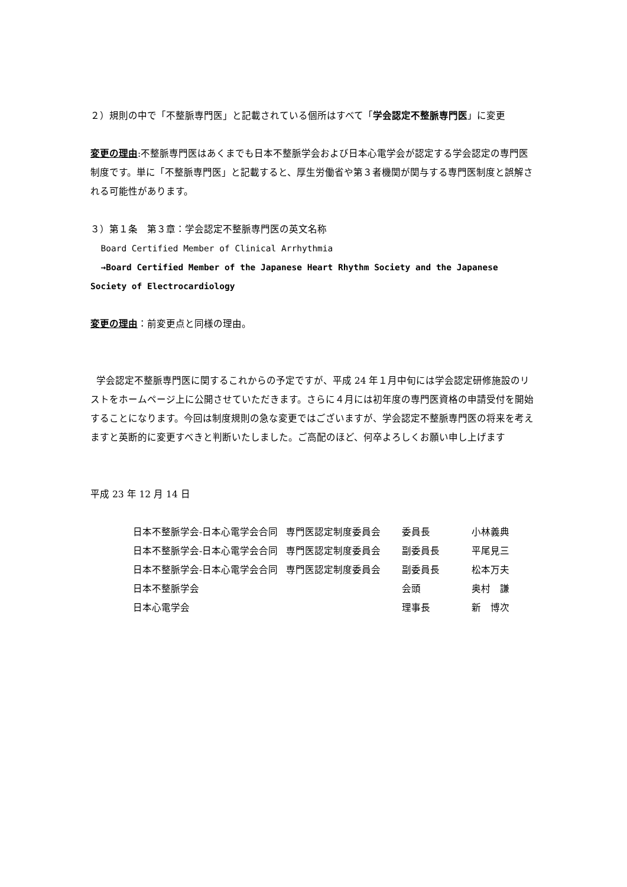２）規則の中で「不整脈専門医」と記載されている個所はすべて「学会認定不整脈専門医」に変更
変更の理由:不整脈専門医はあくまでも日本不整脈学会および日本心電学会が認定する学会認定の専門医制度です。単に「不整脈専門医」と記載すると、厚生労働省や第３者機関が関与する専門医制度と誤解される可能性があります。
３）第１条　第３章：学会認定不整脈専門医の英文名称
Board Certified Member of Clinical Arrhythmia
→Board Certified Member of the Japanese Heart Rhythm Society and the Japanese Society of Electrocardiology
変更の理由：前変更点と同様の理由。
学会認定不整脈専門医に関するこれからの予定ですが、平成 24 年１月中旬には学会認定研修施設のリストをホームページ上に公開させていただきます。さらに４月には初年度の専門医資格の申請受付を開始することになります。今回は制度規則の急な変更ではございますが、学会認定不整脈専門医の将来を考えますと英断的に変更すべきと判断いたしました。ご高配のほど、何卒よろしくお願い申し上げます
平成 23 年 12 月 14 日
| 日本不整脈学会-日本心電学会合同 | 専門医認定制度委員会 | 委員長 | 小林義典 |
| 日本不整脈学会-日本心電学会合同 | 専門医認定制度委員会 | 副委員長 | 平尾見三 |
| 日本不整脈学会-日本心電学会合同 | 専門医認定制度委員会 | 副委員長 | 松本万夫 |
| 日本不整脈学会 | | 会頭 | 奥村 謙 |
| 日本心電学会 | | 理事長 | 新 博次 |